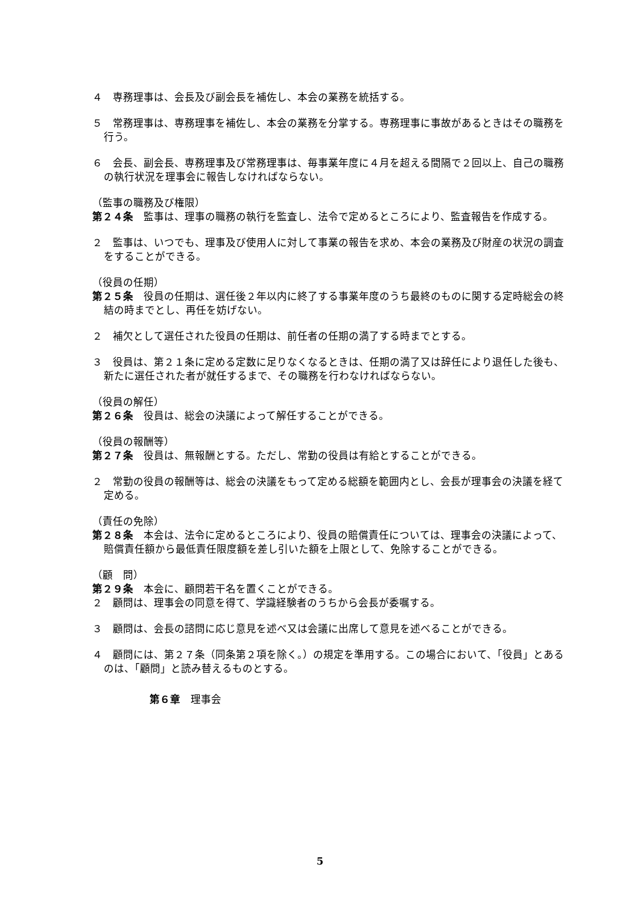４　専務理事は、会長及び副会長を補佐し、本会の業務を統括する。
５　常務理事は、専務理事を補佐し、本会の業務を分掌する。専務理事に事故があるときはその職務を行う。
６　会長、副会長、専務理事及び常務理事は、毎事業年度に４月を超える間隔で２回以上、自己の職務の執行状況を理事会に報告しなければならない。
（監事の職務及び権限）
第２４条　監事は、理事の職務の執行を監査し、法令で定めるところにより、監査報告を作成する。
２　監事は、いつでも、理事及び使用人に対して事業の報告を求め、本会の業務及び財産の状況の調査をすることができる。
（役員の任期）
第２５条　役員の任期は、選任後２年以内に終了する事業年度のうち最終のものに関する定時総会の終結の時までとし、再任を妨げない。
２　補欠として選任された役員の任期は、前任者の任期の満了する時までとする。
３　役員は、第２１条に定める定数に足りなくなるときは、任期の満了又は辞任により退任した後も、新たに選任された者が就任するまで、その職務を行わなければならない。
（役員の解任）
第２６条　役員は、総会の決議によって解任することができる。
（役員の報酬等）
第２７条　役員は、無報酬とする。ただし、常勤の役員は有給とすることができる。
２　常勤の役員の報酬等は、総会の決議をもって定める総額を範囲内とし、会長が理事会の決議を経て定める。
（責任の免除）
第２８条　本会は、法令に定めるところにより、役員の賠償責任については、理事会の決議によって、賠償責任額から最低責任限度額を差し引いた額を上限として、免除することができる。
（顧　問）
第２９条　本会に、顧問若干名を置くことができる。
２　顧問は、理事会の同意を得て、学識経験者のうちから会長が委嘱する。
３　顧問は、会長の諮問に応じ意見を述べ又は会議に出席して意見を述べることができる。
４　顧問には、第２７条（同条第２項を除く。）の規定を準用する。この場合において、「役員」とあるのは、「顧問」と読み替えるものとする。
第６章　理事会
5